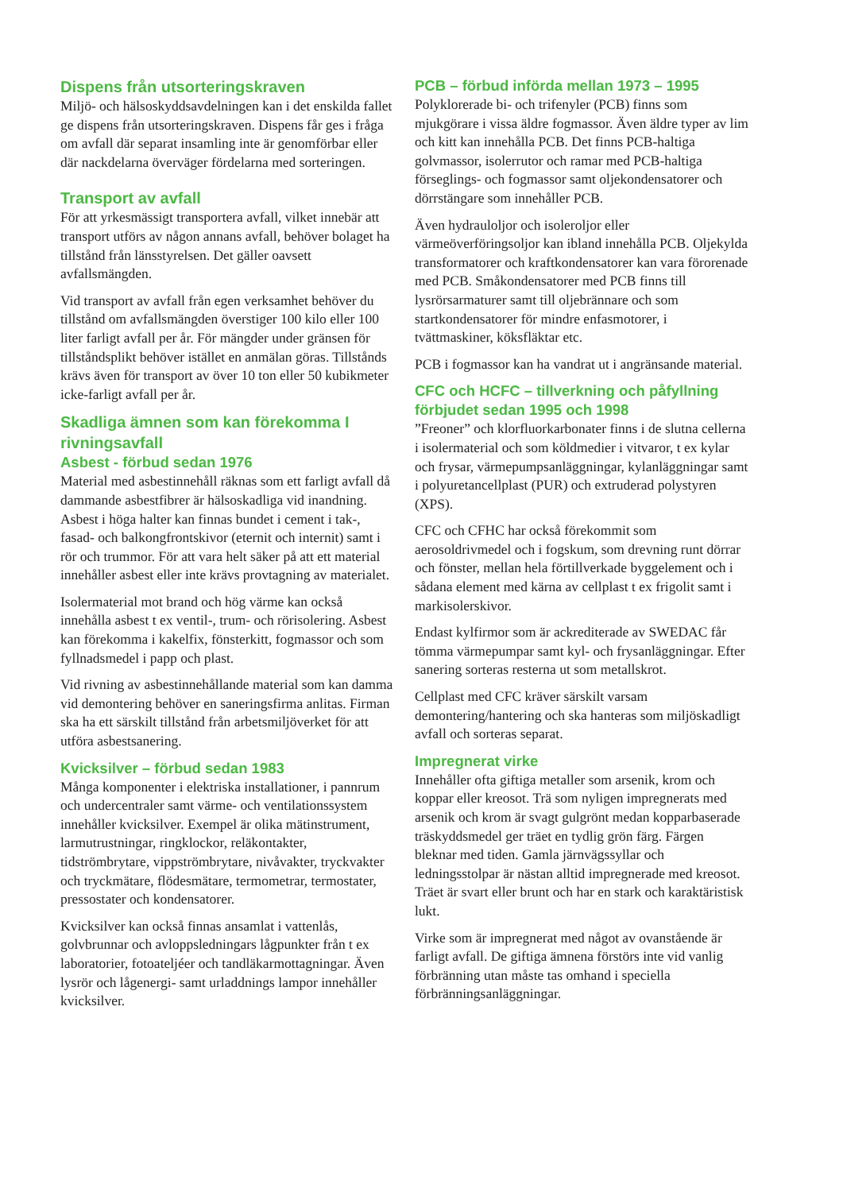Dispens från utsorteringskraven
Miljö- och hälsoskyddsavdelningen kan i det enskilda fallet ge dispens från utsorteringskraven. Dispens får ges i fråga om avfall där separat insamling inte är genomförbar eller där nackdelarna överväger fördelarna med sorteringen.
Transport av avfall
För att yrkesmässigt transportera avfall, vilket innebär att transport utförs av någon annans avfall, behöver bolaget ha tillstånd från länsstyrelsen. Det gäller oavsett avfallsmängden.
Vid transport av avfall från egen verksamhet behöver du tillstånd om avfallsmängden överstiger 100 kilo eller 100 liter farligt avfall per år. För mängder under gränsen för tillståndsplikt behöver istället en anmälan göras. Tillstånds krävs även för transport av över 10 ton eller 50 kubikmeter icke-farligt avfall per år.
Skadliga ämnen som kan förekomma I rivningsavfall
Asbest - förbud sedan 1976
Material med asbestinnehåll räknas som ett farligt avfall då dammande asbestfibrer är hälsoskadliga vid inandning. Asbest i höga halter kan finnas bundet i cement i tak-, fasad- och balkongfrontskivor (eternit och internit) samt i rör och trummor. För att vara helt säker på att ett material innehåller asbest eller inte krävs provtagning av materialet.
Isolermaterial mot brand och hög värme kan också innehålla asbest t ex ventil-, trum- och rörisolering. Asbest kan förekomma i kakelfix, fönsterkitt, fogmassor och som fyllnadsmedel i papp och plast.
Vid rivning av asbestinnehållande material som kan damma vid demontering behöver en saneringsfirma anlitas. Firman ska ha ett särskilt tillstånd från arbetsmiljöverket för att utföra asbestsanering.
Kvicksilver – förbud sedan 1983
Många komponenter i elektriska installationer, i pannrum och undercentraler samt värme- och ventilationssystem innehåller kvicksilver. Exempel är olika mätinstrument, larmutrustningar, ringklockor, reläkontakter, tidströmbrytare, vippströmbrytare, nivåvakter, tryckvakter och tryckmätare, flödesmätare, termometrar, termostater, pressostater och kondensatorer.
Kvicksilver kan också finnas ansamlat i vattenlås, golvbrunnar och avloppsledningars lågpunkter från t ex laboratorier, fotoateljéer och tandläkarmottagningar. Även lysrör och lågenergi- samt urladdnings lampor innehåller kvicksilver.
PCB – förbud införda mellan 1973 – 1995
Polyklorerade bi- och trifenyler (PCB) finns som mjukgörare i vissa äldre fogmassor. Även äldre typer av lim och kitt kan innehålla PCB. Det finns PCB-haltiga golvmassor, isolerrutor och ramar med PCB-haltiga förseglings- och fogmassor samt oljekondensatorer och dörrstängare som innehåller PCB.
Även hydrauloljor och isoleroljor eller värmeöverföringsoljor kan ibland innehålla PCB. Oljekylda transformatorer och kraftkondensatorer kan vara förorenade med PCB. Småkondensatorer med PCB finns till lysrörsarmaturer samt till oljebrännare och som startkondensatorer för mindre enfasmotorer, i tvättmaskiner, köksfläktar etc.
PCB i fogmassor kan ha vandrat ut i angränsande material.
CFC och HCFC – tillverkning och påfyllning förbjudet sedan 1995 och 1998
”Freoner” och klorfluorkarbonater finns i de slutna cellerna i isolermaterial och som köldmedier i vitvaror, t ex kylar och frysar, värmepumpsanläggningar, kylanläggningar samt i polyuretancellplast (PUR) och extruderad polystyren (XPS).
CFC och CFHC har också förekommit som aerosoldrivmedel och i fogskum, som drevning runt dörrar och fönster, mellan hela förtillverkade byggelement och i sådana element med kärna av cellplast t ex frigolit samt i markisolerskivor.
Endast kylfirmor som är ackrediterade av SWEDAC får tömma värmepumpar samt kyl- och frysanläggningar. Efter sanering sorteras resterna ut som metallskrot.
Cellplast med CFC kräver särskilt varsam demontering/hantering och ska hanteras som miljöskadligt avfall och sorteras separat.
Impregnerat virke
Innehåller ofta giftiga metaller som arsenik, krom och koppar eller kreosot. Trä som nyligen impregnerats med arsenik och krom är svagt gulgrönt medan kopparbaserade träskyddsmedel ger träet en tydlig grön färg. Färgen bleknar med tiden. Gamla järnvägssyllar och ledningsstolpar är nästan alltid impregnerade med kreosot. Träet är svart eller brunt och har en stark och karaktäristisk lukt.
Virke som är impregnerat med något av ovanstående är farligt avfall. De giftiga ämnena förstörs inte vid vanlig förbränning utan måste tas omhand i speciella förbränningsanläggningar.